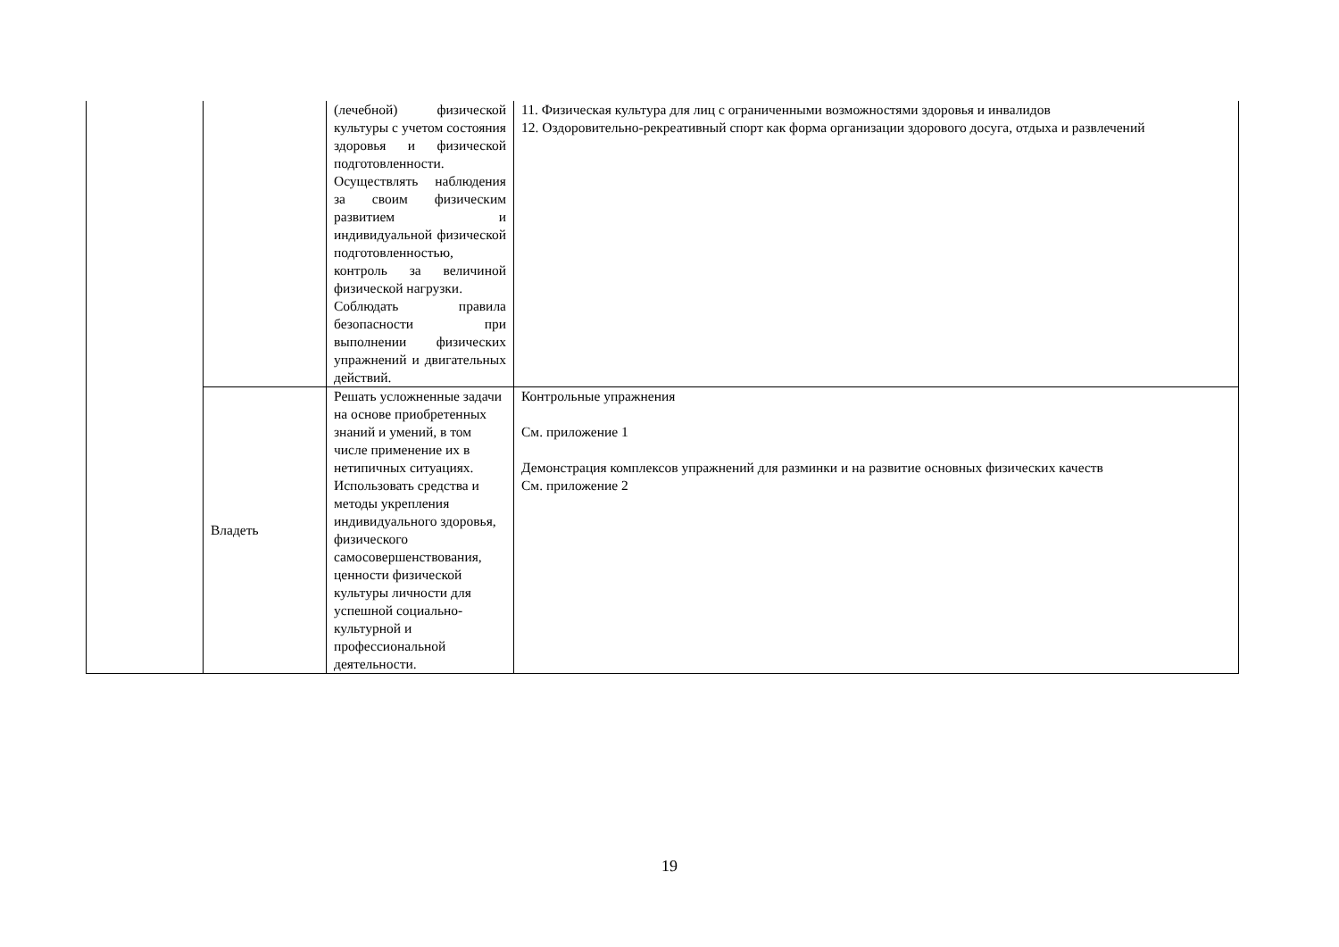| | | (лечебной) физической культуры с учетом состояния здоровья и физической подготовленности. Осуществлять наблюдения за своим физическим развитием и индивидуальной физической подготовленностью, контроль за величиной физической нагрузки. Соблюдать правила безопасности при выполнении физических упражнений и двигательных действий. | 11. Физическая культура для лиц с ограниченными возможностями здоровья и инвалидов 12. Оздоровительно-рекреативный спорт как форма организации здорового досуга, отдыха и развлечений |
| | Владеть | Решать усложненные задачи на основе приобретенных знаний и умений, в том числе применение их в нетипичных ситуациях. Использовать средства и методы укрепления индивидуального здоровья, физического самосовершенствования, ценности физической культуры личности для успешной социально-культурной и профессиональной деятельности. | Контрольные упражнения См. приложение 1 Демонстрация комплексов упражнений для разминки и на развитие основных физических качеств См. приложение 2 |
19